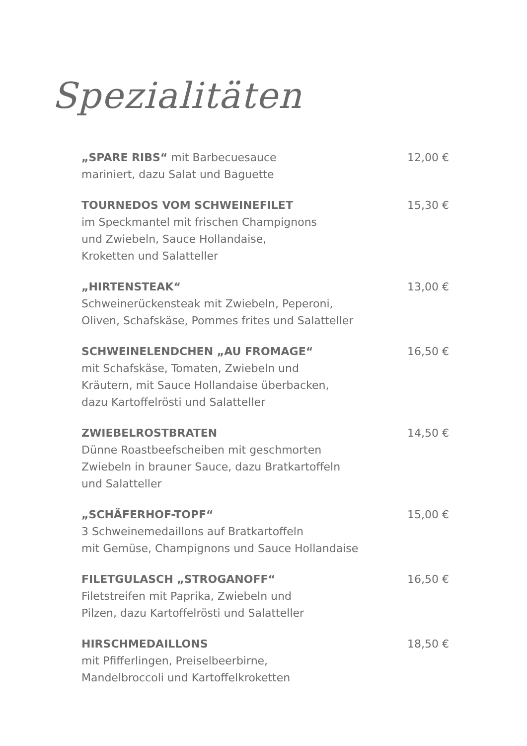Spezialitäten
„SPARE RIBS“ mit Barbecuesauce 12,00 €
mariniert, dazu Salat und Baguette
TOURNEDOS VOM SCHWEINEFILET 15,30 €
im Speckmantel mit frischen Champignons
und Zwiebeln, Sauce Hollandaise,
Kroketten und Salatteller
„HIRTENSTEAK“13,00 €
Schweinerückensteak mit Zwiebeln, Peperoni,
Oliven, Schafskäse, Pommes frites und Salatteller
SCHWEINELENDCHEN „AU FROMAGE“16,50 €
mit Schafskäse, Tomaten, Zwiebeln und
Kräutern, mit Sauce Hollandaise überbacken,
dazu Kartoffelrösti und Salatteller
ZWIEBELROSTBRATEN 14,50 €
Dünne Roastbeefscheiben mit geschmorten
Zwiebeln in brauner Sauce, dazu Bratkartoffeln
und Salatteller
„SCHÄFERHOF-TOPF“15,00 €
3 Schweinemedaillons auf Bratkartoffeln
mit Gemüse, Champignons und Sauce Hollandaise
FILETGULASCH „STROGANOFF“16,50 €
Filetstreifen mit Paprika, Zwiebeln und
Pilzen, dazu Kartoffelrösti und Salatteller
HIRSCHMEDAILLONS 18,50 €
mit Pfifferlingen, Preiselbeerbirne,
Mandelbroccoli und Kartoffelkroketten